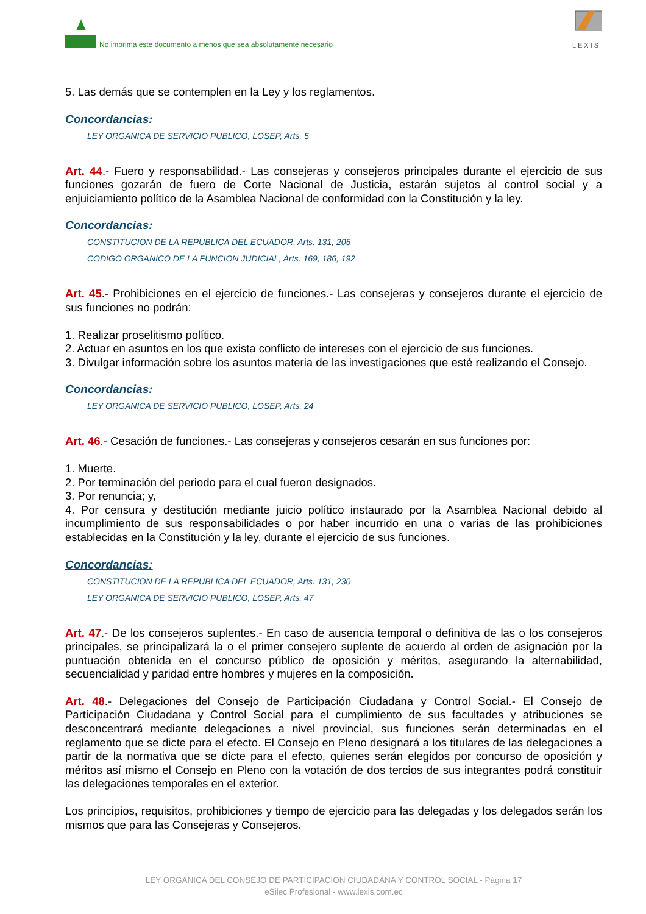No imprima este documento a menos que sea absolutamente necesario
LEXIS
5. Las demás que se contemplen en la Ley y los reglamentos.
Concordancias:
LEY ORGANICA DE SERVICIO PUBLICO, LOSEP, Arts. 5
Art. 44.- Fuero y responsabilidad.- Las consejeras y consejeros principales durante el ejercicio de sus funciones gozarán de fuero de Corte Nacional de Justicia, estarán sujetos al control social y a enjuiciamiento político de la Asamblea Nacional de conformidad con la Constitución y la ley.
Concordancias:
CONSTITUCION DE LA REPUBLICA DEL ECUADOR, Arts. 131, 205
CODIGO ORGANICO DE LA FUNCION JUDICIAL, Arts. 169, 186, 192
Art. 45.- Prohibiciones en el ejercicio de funciones.- Las consejeras y consejeros durante el ejercicio de sus funciones no podrán:
1. Realizar proselitismo político.
2. Actuar en asuntos en los que exista conflicto de intereses con el ejercicio de sus funciones.
3. Divulgar información sobre los asuntos materia de las investigaciones que esté realizando el Consejo.
Concordancias:
LEY ORGANICA DE SERVICIO PUBLICO, LOSEP, Arts. 24
Art. 46.- Cesación de funciones.- Las consejeras y consejeros cesarán en sus funciones por:
1. Muerte.
2. Por terminación del periodo para el cual fueron designados.
3. Por renuncia; y,
4. Por censura y destitución mediante juicio político instaurado por la Asamblea Nacional debido al incumplimiento de sus responsabilidades o por haber incurrido en una o varias de las prohibiciones establecidas en la Constitución y la ley, durante el ejercicio de sus funciones.
Concordancias:
CONSTITUCION DE LA REPUBLICA DEL ECUADOR, Arts. 131, 230
LEY ORGANICA DE SERVICIO PUBLICO, LOSEP, Arts. 47
Art. 47.- De los consejeros suplentes.- En caso de ausencia temporal o definitiva de las o los consejeros principales, se principalizará la o el primer consejero suplente de acuerdo al orden de asignación por la puntuación obtenida en el concurso público de oposición y méritos, asegurando la alternabilidad, secuencialidad y paridad entre hombres y mujeres en la composición.
Art. 48.- Delegaciones del Consejo de Participación Ciudadana y Control Social.- El Consejo de Participación Ciudadana y Control Social para el cumplimiento de sus facultades y atribuciones se desconcentrará mediante delegaciones a nivel provincial, sus funciones serán determinadas en el reglamento que se dicte para el efecto. El Consejo en Pleno designará a los titulares de las delegaciones a partir de la normativa que se dicte para el efecto, quienes serán elegidos por concurso de oposición y méritos así mismo el Consejo en Pleno con la votación de dos tercios de sus integrantes podrá constituir las delegaciones temporales en el exterior.
Los principios, requisitos, prohibiciones y tiempo de ejercicio para las delegadas y los delegados serán los mismos que para las Consejeras y Consejeros.
LEY ORGANICA DEL CONSEJO DE PARTICIPACION CIUDADANA Y CONTROL SOCIAL - Página 17
eSilec Profesional - www.lexis.com.ec